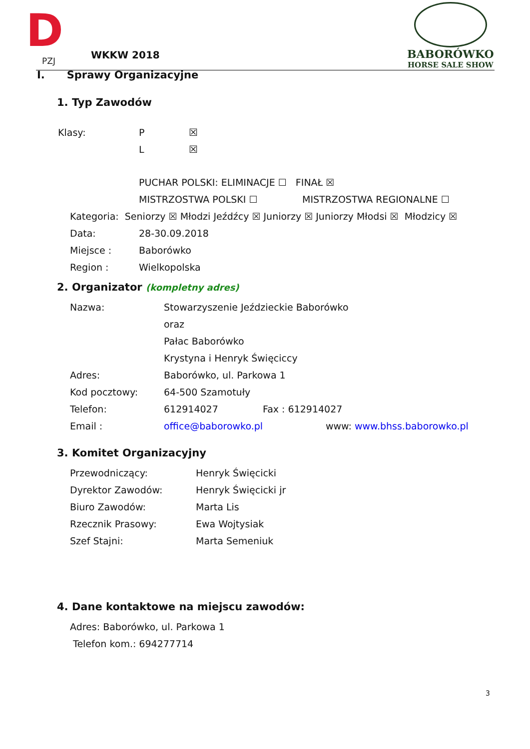D PZJ
WKKW 2018
BABORÓWKO
HORSE SALE SHOW
I. Sprawy Organizacyjne
1. Typ Zawodów
Klasy: P ☒
L ☒
PUCHAR POLSKI: ELIMINACJE ☐ FINAŁ ☒
MISTRZOSTWA POLSKI ☐ MISTRZOSTWA REGIONALNE ☐
Kategoria: Seniorzy ☒ Młodzi Jeźdźcy ☒ Juniorzy ☒ Juniorzy Młodsi ☒ Młodzicy ☒
Data: 28-30.09.2018
Miejsce : Baborówko
Region : Wielkopolska
2. Organizator (kompletny adres)
Nazwa: Stowarzyszenie Jeździeckie Baborówko
oraz
Pałac Baborówko
Krystyna i Henryk Święciccy
Adres: Baborówko, ul. Parkowa 1
Kod pocztowy: 64-500 Szamotuły
Telefon: 612914027 Fax : 612914027
Email : office@baborowko.pl www: www.bhss.baborowko.pl
3. Komitet Organizacyjny
Przewodniczący: Henryk Święcicki
Dyrektor Zawodów: Henryk Święcicki jr
Biuro Zawodów: Marta Lis
Rzecznik Prasowy: Ewa Wojtysiak
Szef Stajni: Marta Semeniuk
4. Dane kontaktowe na miejscu zawodów:
Adres: Baborówko, ul. Parkowa 1
Telefon kom.: 694277714
3